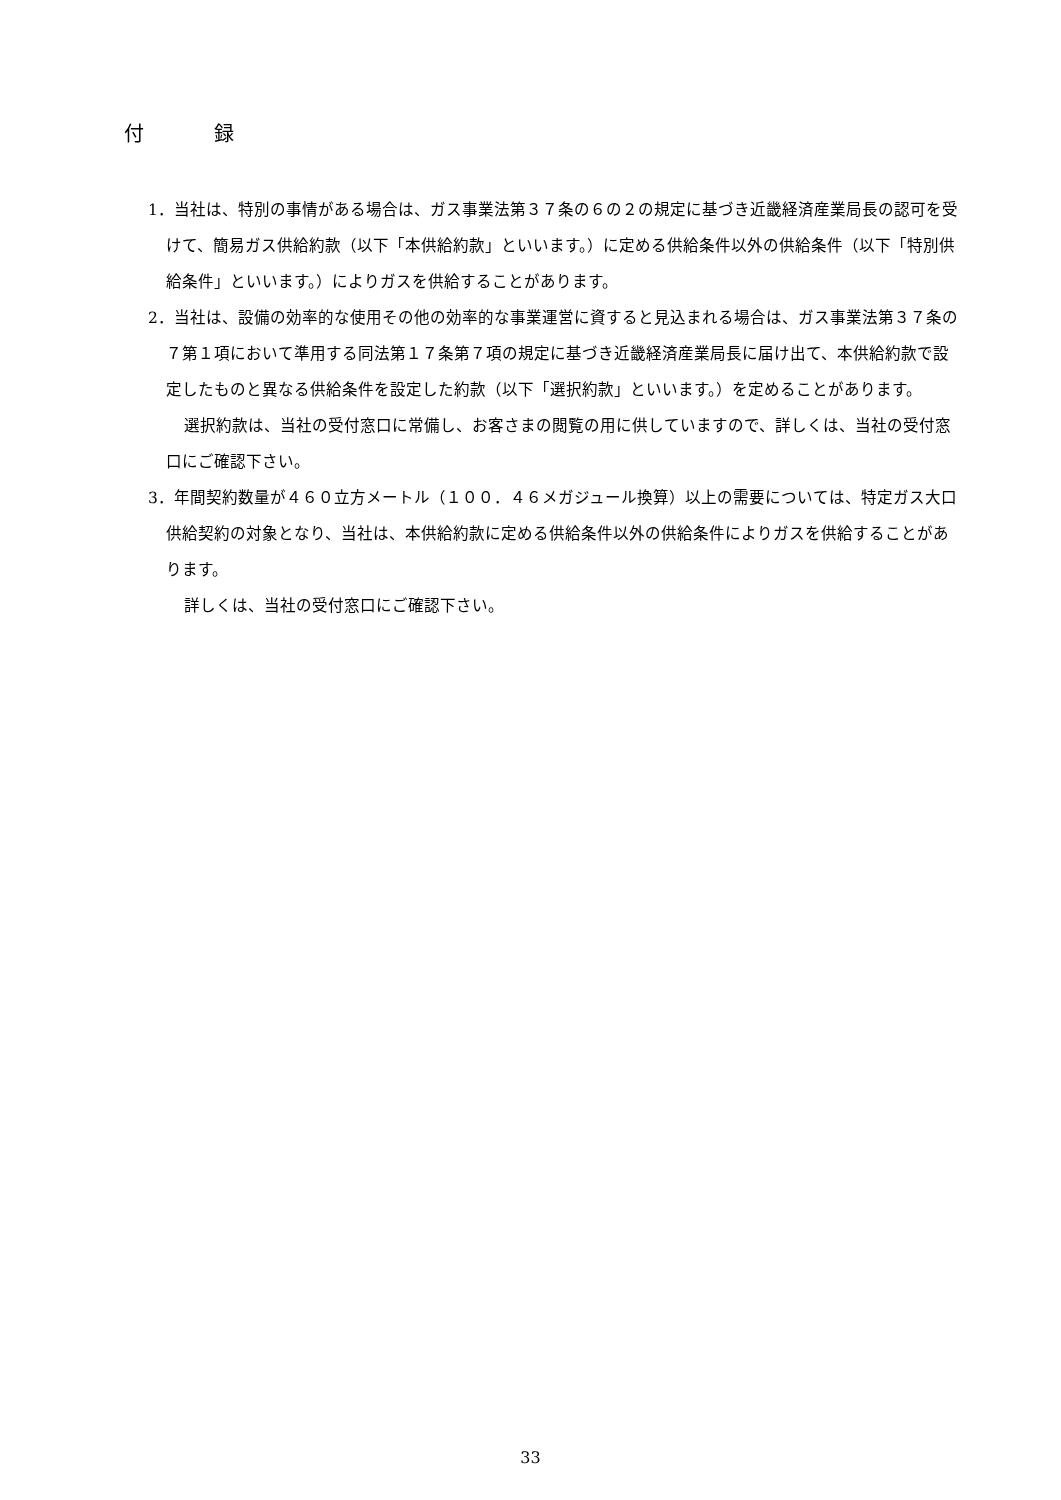付 録
1．当社は、特別の事情がある場合は、ガス事業法第３７条の６の２の規定に基づき近畿経済産業局長の認可を受けて、簡易ガス供給約款（以下「本供給約款」といいます。）に定める供給条件以外の供給条件（以下「特別供給条件」といいます。）によりガスを供給することがあります。
2．当社は、設備の効率的な使用その他の効率的な事業運営に資すると見込まれる場合は、ガス事業法第３７条の７第１項において準用する同法第１７条第７項の規定に基づき近畿経済産業局長に届け出て、本供給約款で設定したものと異なる供給条件を設定した約款（以下「選択約款」といいます。）を定めることがあります。
選択約款は、当社の受付窓口に常備し、お客さまの閲覧の用に供していますので、詳しくは、当社の受付窓口にご確認下さい。
3．年間契約数量が４６０立方メートル（１００．４６メガジュール換算）以上の需要については、特定ガス大口供給契約の対象となり、当社は、本供給約款に定める供給条件以外の供給条件によりガスを供給することがあります。
詳しくは、当社の受付窓口にご確認下さい。
33